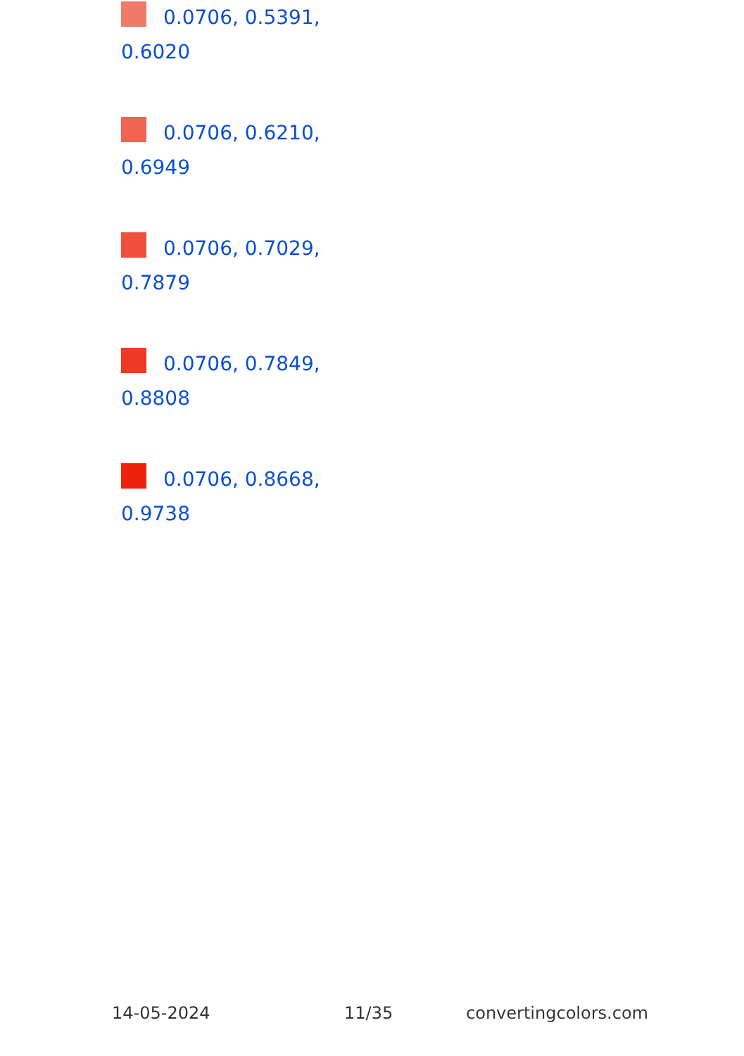0.0706, 0.5391, 0.6020
0.0706, 0.6210, 0.6949
0.0706, 0.7029, 0.7879
0.0706, 0.7849, 0.8808
0.0706, 0.8668, 0.9738
14-05-2024 11/35 convertingcolors.com